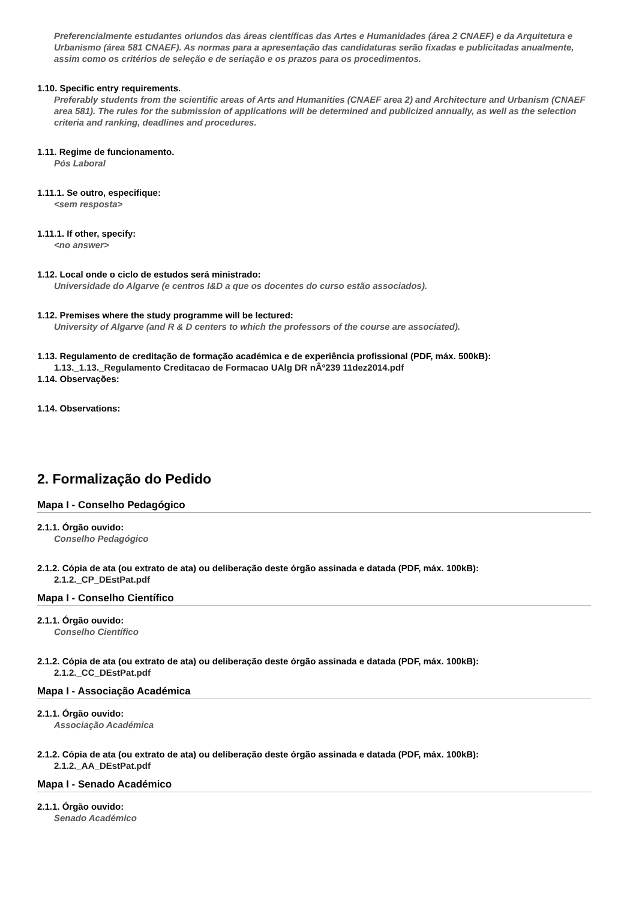Preferencialmente estudantes oriundos das áreas científicas das Artes e Humanidades (área 2 CNAEF) e da Arquitetura e Urbanismo (área 581 CNAEF). As normas para a apresentação das candidaturas serão fixadas e publicitadas anualmente, assim como os critérios de seleção e de seriação e os prazos para os procedimentos.
1.10. Specific entry requirements.
Preferably students from the scientific areas of Arts and Humanities (CNAEF area 2) and Architecture and Urbanism (CNAEF area 581). The rules for the submission of applications will be determined and publicized annually, as well as the selection criteria and ranking, deadlines and procedures.
1.11. Regime de funcionamento.
Pós Laboral
1.11.1. Se outro, especifique:
<sem resposta>
1.11.1. If other, specify:
<no answer>
1.12. Local onde o ciclo de estudos será ministrado:
Universidade do Algarve (e centros I&D a que os docentes do curso estão associados).
1.12. Premises where the study programme will be lectured:
University of Algarve (and R & D centers to which the professors of the course are associated).
1.13. Regulamento de creditação de formação académica e de experiência profissional (PDF, máx. 500kB):
1.13._1.13._Regulamento Creditacao de Formacao UAlg DR nÂº239 11dez2014.pdf
1.14. Observações:
1.14. Observations:
2. Formalização do Pedido
Mapa I - Conselho Pedagógico
2.1.1. Órgão ouvido:
Conselho Pedagógico
2.1.2. Cópia de ata (ou extrato de ata) ou deliberação deste órgão assinada e datada (PDF, máx. 100kB):
2.1.2._CP_DEstPat.pdf
Mapa I - Conselho Científico
2.1.1. Órgão ouvido:
Conselho Científico
2.1.2. Cópia de ata (ou extrato de ata) ou deliberação deste órgão assinada e datada (PDF, máx. 100kB):
2.1.2._CC_DEstPat.pdf
Mapa I - Associação Académica
2.1.1. Órgão ouvido:
Associação Académica
2.1.2. Cópia de ata (ou extrato de ata) ou deliberação deste órgão assinada e datada (PDF, máx. 100kB):
2.1.2._AA_DEstPat.pdf
Mapa I - Senado Académico
2.1.1. Órgão ouvido:
Senado Académico